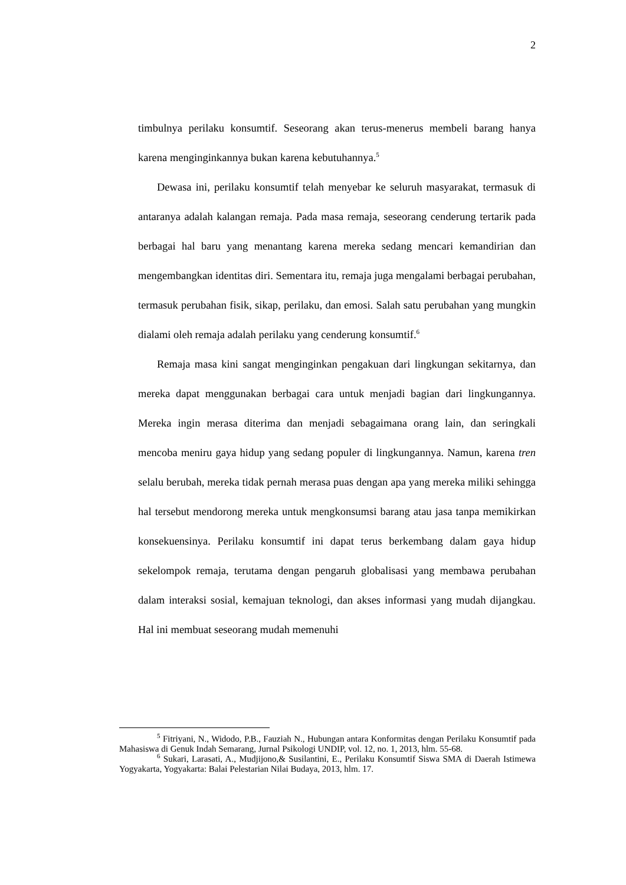2
timbulnya perilaku konsumtif. Seseorang akan terus-menerus membeli barang hanya karena menginginkannya bukan karena kebutuhannya.<sup>5</sup>
Dewasa ini, perilaku konsumtif telah menyebar ke seluruh masyarakat, termasuk di antaranya adalah kalangan remaja. Pada masa remaja, seseorang cenderung tertarik pada berbagai hal baru yang menantang karena mereka sedang mencari kemandirian dan mengembangkan identitas diri. Sementara itu, remaja juga mengalami berbagai perubahan, termasuk perubahan fisik, sikap, perilaku, dan emosi. Salah satu perubahan yang mungkin dialami oleh remaja adalah perilaku yang cenderung konsumtif.<sup>6</sup>
Remaja masa kini sangat menginginkan pengakuan dari lingkungan sekitarnya, dan mereka dapat menggunakan berbagai cara untuk menjadi bagian dari lingkungannya. Mereka ingin merasa diterima dan menjadi sebagaimana orang lain, dan seringkali mencoba meniru gaya hidup yang sedang populer di lingkungannya. Namun, karena tren selalu berubah, mereka tidak pernah merasa puas dengan apa yang mereka miliki sehingga hal tersebut mendorong mereka untuk mengkonsumsi barang atau jasa tanpa memikirkan konsekuensinya. Perilaku konsumtif ini dapat terus berkembang dalam gaya hidup sekelompok remaja, terutama dengan pengaruh globalisasi yang membawa perubahan dalam interaksi sosial, kemajuan teknologi, dan akses informasi yang mudah dijangkau. Hal ini membuat seseorang mudah memenuhi
<sup>5</sup> Fitriyani, N., Widodo, P.B., Fauziah N., Hubungan antara Konformitas dengan Perilaku Konsumtif pada Mahasiswa di Genuk Indah Semarang, Jurnal Psikologi UNDIP, vol. 12, no. 1, 2013, hlm. 55-68.
<sup>6</sup> Sukari, Larasati, A., Mudjijono,& Susilantini, E., Perilaku Konsumtif Siswa SMA di Daerah Istimewa Yogyakarta, Yogyakarta: Balai Pelestarian Nilai Budaya, 2013, hlm. 17.